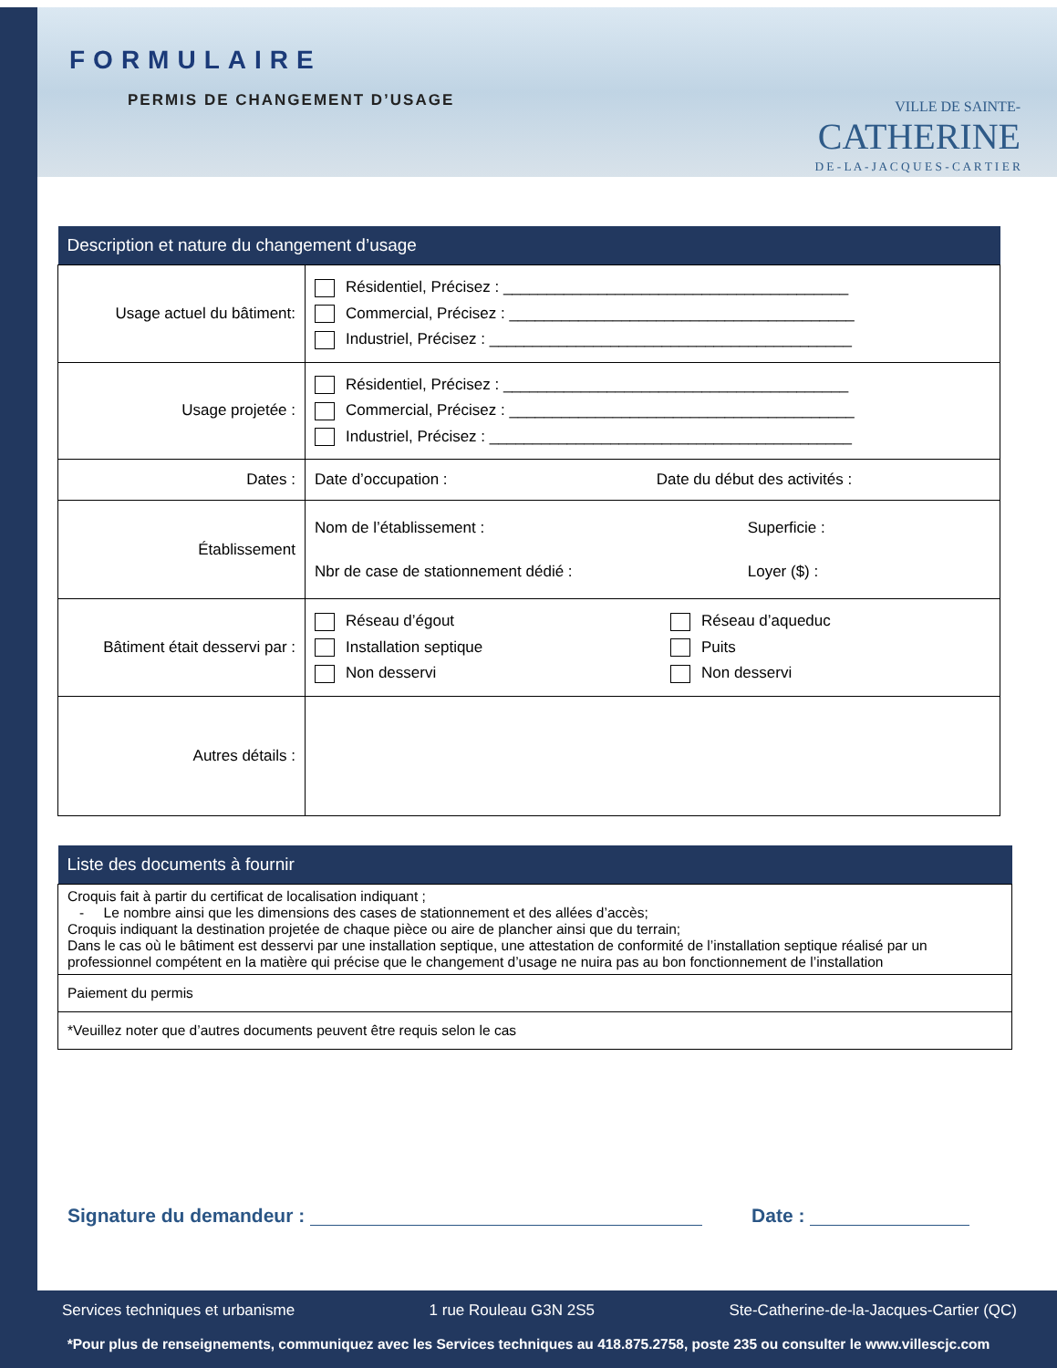FORMULAIRE
PERMIS DE CHANGEMENT D’USAGE
VILLE DE SAINTE-
CATHERINE
D E - L A - J A C Q U E S - C A R T I E R
| Description et nature du changement d’usage | |
| --- | --- |
| Usage actuel du bâtiment: | Résidentiel, Précisez : ________________________________________ Commercial, Précisez : ________________________________________ Industriel, Précisez : __________________________________________ |
| Usage projetée : | Résidentiel, Précisez : ________________________________________ Commercial, Précisez : ________________________________________ Industriel, Précisez : __________________________________________ |
| Dates : | Date d’occupation : Date du début des activités : |
| Établissement | Nom de l’établissement : Superficie : Nbr de case de stationnement dédié : Loyer ($) : |
| Bâtiment était desservi par : | Réseau d’égout Réseau d’aqueduc Installation septique Puits Non desservi Non desservi |
| Autres détails : | |
| Liste des documents à fournir |
| --- |
| Croquis fait à partir du certificat de localisation indiquant ; - Le nombre ainsi que les dimensions des cases de stationnement et des allées d’accès; Croquis indiquant la destination projetée de chaque pièce ou aire de plancher ainsi que du terrain; Dans le cas où le bâtiment est desservi par une installation septique, une attestation de conformité de l’installation septique réalisé par un professionnel compétent en la matière qui précise que le changement d’usage ne nuira pas au bon fonctionnement de l’installation |
| Paiement du permis |
| *Veuillez noter que d’autres documents peuvent être requis selon le cas |
Signature du demandeur : Date :
Services techniques et urbanisme 1 rue Rouleau G3N 2S5 Ste-Catherine-de-la-Jacques-Cartier (QC)
*Pour plus de renseignements, communiquez avec les Services techniques au 418.875.2758, poste 235 ou consulter le www.villescjc.com